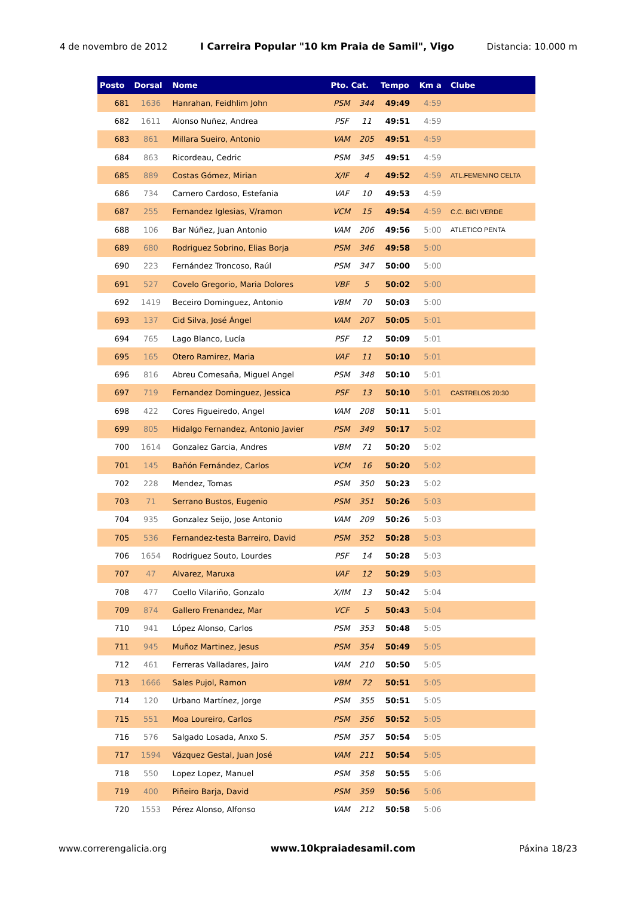4 de novembro de 2012 I Carreira Popular "10 km Praia de Samil", Vigo Distancia: 10.000 m
| Posto | Dorsal | Nome | Pto. Cat. | | Tempo | Km a | Clube |
| --- | --- | --- | --- | --- | --- | --- | --- |
| 681 | 1636 | Hanrahan, Feidhlim John | PSM | 344 | 49:49 | 4:59 | |
| 682 | 1611 | Alonso Nuñez, Andrea | PSF | 11 | 49:51 | 4:59 | |
| 683 | 861 | Millara Sueiro, Antonio | VAM | 205 | 49:51 | 4:59 | |
| 684 | 863 | Ricordeau, Cedric | PSM | 345 | 49:51 | 4:59 | |
| 685 | 889 | Costas Gómez, Mirian | X/IF | 4 | 49:52 | 4:59 | ATL.FEMENINO CELTA |
| 686 | 734 | Carnero Cardoso, Estefania | VAF | 10 | 49:53 | 4:59 | |
| 687 | 255 | Fernandez Iglesias, V/ramon | VCM | 15 | 49:54 | 4:59 | C.C. BICI VERDE |
| 688 | 106 | Bar Núñez, Juan Antonio | VAM | 206 | 49:56 | 5:00 | ATLETICO PENTA |
| 689 | 680 | Rodriguez Sobrino, Elias Borja | PSM | 346 | 49:58 | 5:00 | |
| 690 | 223 | Fernández Troncoso, Raúl | PSM | 347 | 50:00 | 5:00 | |
| 691 | 527 | Covelo Gregorio, Maria Dolores | VBF | 5 | 50:02 | 5:00 | |
| 692 | 1419 | Beceiro Dominguez, Antonio | VBM | 70 | 50:03 | 5:00 | |
| 693 | 137 | Cid Silva, José Ángel | VAM | 207 | 50:05 | 5:01 | |
| 694 | 765 | Lago Blanco, Lucía | PSF | 12 | 50:09 | 5:01 | |
| 695 | 165 | Otero Ramirez, Maria | VAF | 11 | 50:10 | 5:01 | |
| 696 | 816 | Abreu Comesaña, Miguel Angel | PSM | 348 | 50:10 | 5:01 | |
| 697 | 719 | Fernandez Dominguez, Jessica | PSF | 13 | 50:10 | 5:01 | CASTRELOS 20:30 |
| 698 | 422 | Cores Figueiredo, Angel | VAM | 208 | 50:11 | 5:01 | |
| 699 | 805 | Hidalgo Fernandez, Antonio Javier | PSM | 349 | 50:17 | 5:02 | |
| 700 | 1614 | Gonzalez Garcia, Andres | VBM | 71 | 50:20 | 5:02 | |
| 701 | 145 | Bañón Fernández, Carlos | VCM | 16 | 50:20 | 5:02 | |
| 702 | 228 | Mendez, Tomas | PSM | 350 | 50:23 | 5:02 | |
| 703 | 71 | Serrano Bustos, Eugenio | PSM | 351 | 50:26 | 5:03 | |
| 704 | 935 | Gonzalez Seijo, Jose Antonio | VAM | 209 | 50:26 | 5:03 | |
| 705 | 536 | Fernandez-testa Barreiro, David | PSM | 352 | 50:28 | 5:03 | |
| 706 | 1654 | Rodriguez Souto, Lourdes | PSF | 14 | 50:28 | 5:03 | |
| 707 | 47 | Alvarez, Maruxa | VAF | 12 | 50:29 | 5:03 | |
| 708 | 477 | Coello Vilariño, Gonzalo | X/IM | 13 | 50:42 | 5:04 | |
| 709 | 874 | Gallero Frenandez, Mar | VCF | 5 | 50:43 | 5:04 | |
| 710 | 941 | López Alonso, Carlos | PSM | 353 | 50:48 | 5:05 | |
| 711 | 945 | Muñoz Martinez, Jesus | PSM | 354 | 50:49 | 5:05 | |
| 712 | 461 | Ferreras Valladares, Jairo | VAM | 210 | 50:50 | 5:05 | |
| 713 | 1666 | Sales Pujol, Ramon | VBM | 72 | 50:51 | 5:05 | |
| 714 | 120 | Urbano Martínez, Jorge | PSM | 355 | 50:51 | 5:05 | |
| 715 | 551 | Moa Loureiro, Carlos | PSM | 356 | 50:52 | 5:05 | |
| 716 | 576 | Salgado Losada, Anxo S. | PSM | 357 | 50:54 | 5:05 | |
| 717 | 1594 | Vázquez Gestal, Juan José | VAM | 211 | 50:54 | 5:05 | |
| 718 | 550 | Lopez Lopez, Manuel | PSM | 358 | 50:55 | 5:06 | |
| 719 | 400 | Piñeiro Barja, David | PSM | 359 | 50:56 | 5:06 | |
| 720 | 1553 | Pérez Alonso, Alfonso | VAM | 212 | 50:58 | 5:06 | |
www.correrengalicia.org www.10kpraiadesamil.com Páxina 18/23